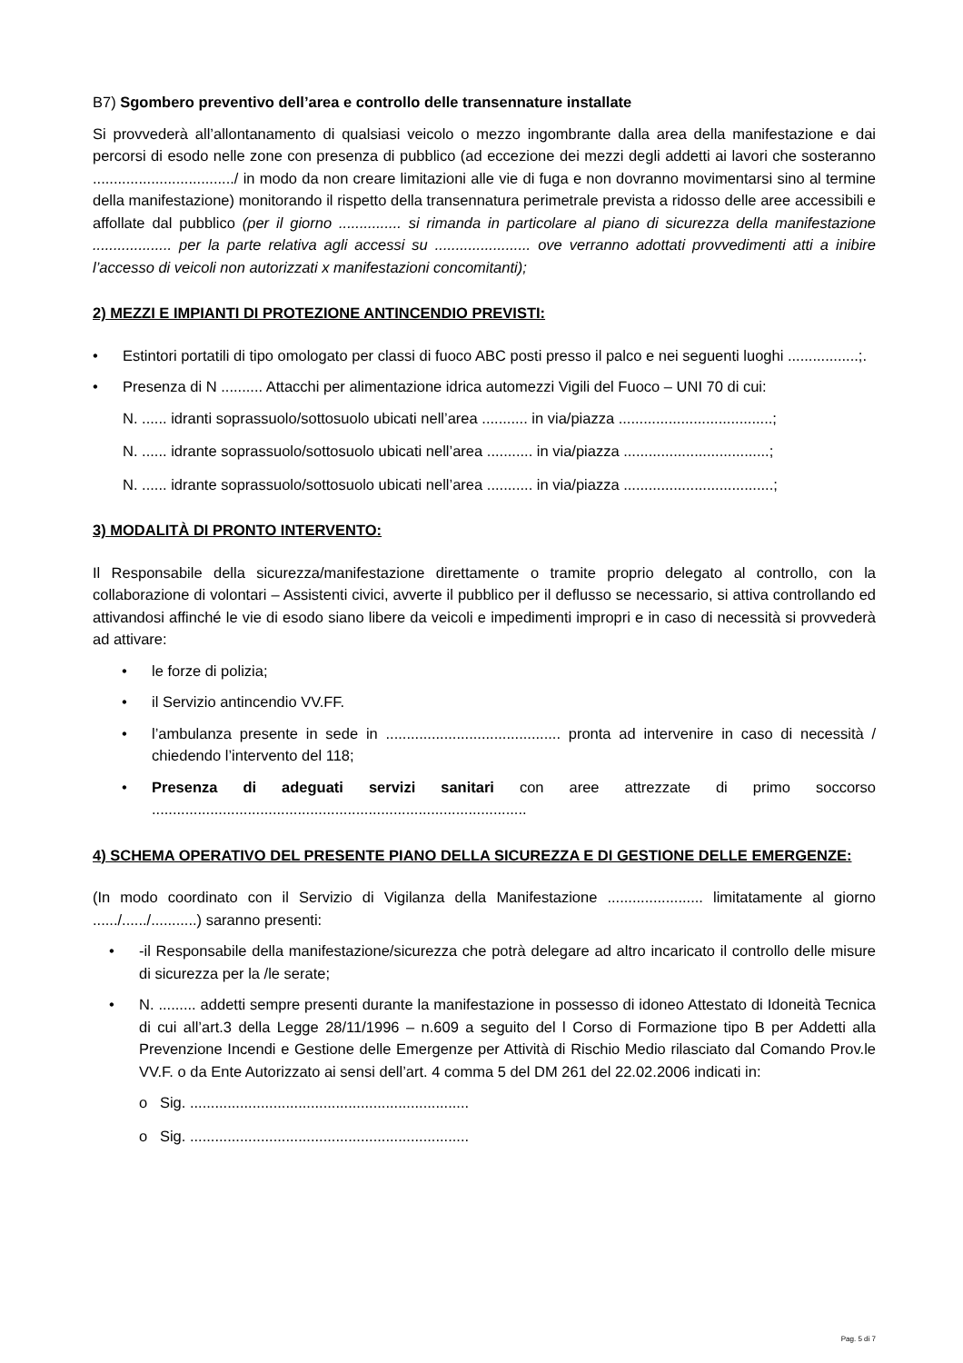B7) Sgombero preventivo dell’area e controllo delle transennature installate
Si provvederà all’allontanamento di qualsiasi veicolo o mezzo ingombrante dalla area della manifestazione e dai percorsi di esodo nelle zone con presenza di pubblico (ad eccezione dei mezzi degli addetti ai lavori che sosteranno ................................../ in modo da non creare limitazioni alle vie di fuga e non dovranno movimentarsi sino al termine della manifestazione) monitorando il rispetto della transennatura perimetrale prevista a ridosso delle aree accessibili e affollate dal pubblico (per il giorno ............... si rimanda in particolare al piano di sicurezza della manifestazione ................... per la parte relativa agli accessi su ....................... ove verranno adottati provvedimenti atti a inibire l’accesso di veicoli non autorizzati x manifestazioni concomitanti);
2) MEZZI E IMPIANTI DI PROTEZIONE ANTINCENDIO PREVISTI:
• Estintori portatili di tipo omologato per classi di fuoco ABC posti presso il palco e nei seguenti luoghi .................;.
• Presenza di N .......... Attacchi per alimentazione idrica automezzi Vigili del Fuoco – UNI 70 di cui:
N. ...... idranti soprassuolo/sottosuolo ubicati nell’area ........... in via/piazza .....................................;
N. ...... idrante soprassuolo/sottosuolo ubicati nell’area ........... in via/piazza ...................................;
N. ...... idrante soprassuolo/sottosuolo ubicati nell’area ........... in via/piazza ....................................;
3) MODALITÀ DI PRONTO INTERVENTO:
Il Responsabile della sicurezza/manifestazione direttamente o tramite proprio delegato al controllo, con la collaborazione di volontari – Assistenti civici, avverte il pubblico per il deflusso se necessario, si attiva controllando ed attivandosi affinché le vie di esodo siano libere da veicoli e impedimenti impropri e in caso di necessità si provvederà ad attivare:
• le forze di polizia;
• il Servizio antincendio VV.FF.
• l’ambulanza presente in sede in .......................................... pronta ad intervenire in caso di necessità / chiedendo l’intervento del 118;
• Presenza di adeguati servizi sanitari con aree attrezzate di primo soccorso ..........................................................................................
4) SCHEMA OPERATIVO DEL PRESENTE PIANO DELLA SICUREZZA E DI GESTIONE DELLE EMERGENZE:
(In modo coordinato con il Servizio di Vigilanza della Manifestazione ....................... limitatamente al giorno ....../....../...........) saranno presenti:
• -il Responsabile della manifestazione/sicurezza che potrà delegare ad altro incaricato il controllo delle misure di sicurezza per la /le serate;
• N. ......... addetti sempre presenti durante la manifestazione in possesso di idoneo Attestato di Idoneità Tecnica di cui all’art.3 della Legge 28/11/1996 – n.609 a seguito del l Corso di Formazione tipo B per Addetti alla Prevenzione Incendi e Gestione delle Emergenze per Attività di Rischio Medio rilasciato dal Comando Prov.le VV.F. o da Ente Autorizzato ai sensi dell’art. 4 comma 5 del DM 261 del 22.02.2006 indicati in:
o Sig. ...................................................................
o Sig. ...................................................................
Pag. 5 di 7